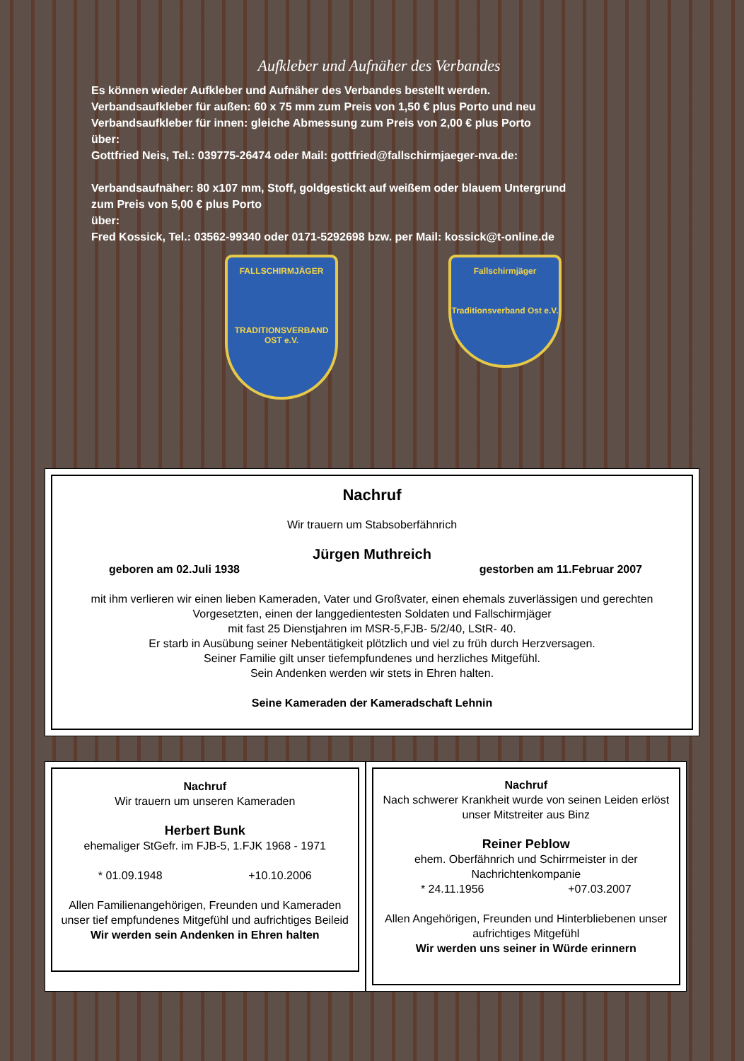Aufkleber und Aufnäher des Verbandes
Es können wieder Aufkleber und Aufnäher des Verbandes bestellt werden.
Verbandsaufkleber für außen: 60 x 75 mm zum Preis von 1,50 € plus Porto und neu
Verbandsaufkleber für innen: gleiche Abmessung zum Preis von 2,00 € plus Porto
über:
Gottfried Neis, Tel.: 039775-26474 oder Mail: gottfried@fallschirmjaeger-nva.de:
Verbandsaufnäher: 80 x107 mm, Stoff, goldgestickt auf weißem oder blauem Untergrund
zum Preis von 5,00 € plus Porto
über:
Fred Kossick, Tel.: 03562-99340 oder 0171-5292698 bzw. per Mail: kossick@t-online.de
FALLSCHIRMJÄGER
TRADITIONSVERBAND OST e.V.
Fallschirmjäger
Traditionsverband Ost e.V.
Nachruf
Wir trauern um Stabsoberfähnrich
Jürgen Muthreich
geboren am 02.Juli 1938 gestorben am 11.Februar 2007
mit ihm verlieren wir einen lieben Kameraden, Vater und Großvater, einen ehemals zuverlässigen und gerechten Vorgesetzten, einen der langgedientesten Soldaten und Fallschirmjäger
mit fast 25 Dienstjahren im MSR-5,FJB- 5/2/40, LStR- 40.
Er starb in Ausübung seiner Nebentätigkeit plötzlich und viel zu früh durch Herzversagen.
Seiner Familie gilt unser tiefempfundenes und herzliches Mitgefühl.
Sein Andenken werden wir stets in Ehren halten.
Seine Kameraden der Kameradschaft Lehnin
Nachruf
Wir trauern um unseren Kameraden
Herbert Bunk
ehemaliger StGefr. im FJB-5, 1.FJK 1968 - 1971
* 01.09.1948 +10.10.2006
Allen Familienangehörigen, Freunden und Kameraden unser tief empfundenes Mitgefühl und aufrichtiges Beileid
Wir werden sein Andenken in Ehren halten
Nachruf
Nach schwerer Krankheit wurde von seinen Leiden erlöst unser Mitstreiter aus Binz
Reiner Peblow
ehem. Oberfähnrich und Schirrmeister in der Nachrichtenkompanie
* 24.11.1956 +07.03.2007
Allen Angehörigen, Freunden und Hinterbliebenen unser aufrichtiges Mitgefühl
Wir werden uns seiner in Würde erinnern